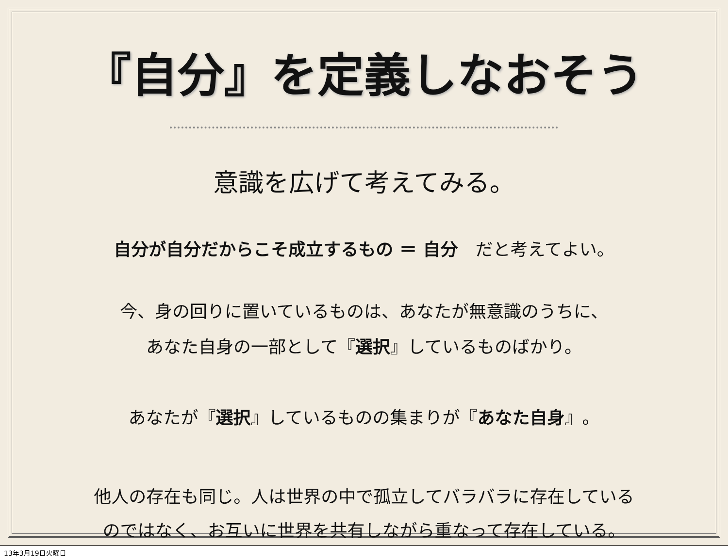『自分』を定義しなおそう
意識を広げて考えてみる。
自分が自分だからこそ成立するもの ＝ 自分　だと考えてよい。
今、身の回りに置いているものは、あなたが無意識のうちに、
あなた自身の一部として『選択』しているものばかり。
あなたが『選択』しているものの集まりが『あなた自身』。
他人の存在も同じ。人は世界の中で孤立してバラバラに存在している
のではなく、お互いに世界を共有しながら重なって存在している。
13年3月19日火曜日